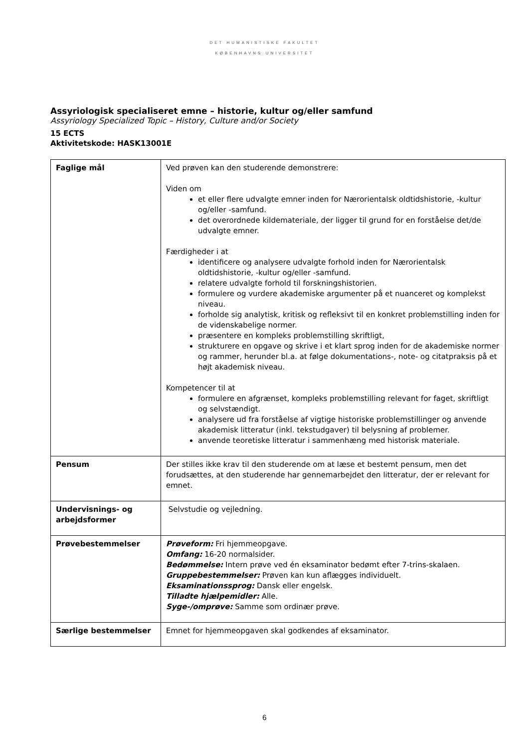DET HUMANISTISKE FAKULTET
KØBENHAVNS UNIVERSITET
Assyriologisk specialiseret emne – historie, kultur og/eller samfund
Assyriology Specialized Topic – History, Culture and/or Society
15 ECTS
Aktivitetskode: HASK13001E
| Faglige mål | Ved prøven kan den studerende demonstrere: Viden om et eller flere udvalgte emner inden for Nærorientalsk oldtidshistorie, -kultur og/eller -samfund. det overordnede kildemateriale, der ligger til grund for en forståelse det/de udvalgte emner. Færdigheder i at identificere og analysere udvalgte forhold inden for Nærorientalsk oldtidshistorie, -kultur og/eller -samfund. relatere udvalgte forhold til forskningshistorien. formulere og vurdere akademiske argumenter på et nuanceret og komplekst niveau. forholde sig analytisk, kritisk og refleksivt til en konkret problemstilling inden for de videnskabelige normer. præsentere en kompleks problemstilling skriftligt, strukturere en opgave og skrive i et klart sprog inden for de akademiske normer og rammer, herunder bl.a. at følge dokumentations-, note- og citatpraksis på et højt akademisk niveau. Kompetencer til at formulere en afgrænset, kompleks problemstilling relevant for faget, skriftligt og selvstændigt. analysere ud fra forståelse af vigtige historiske problemstillinger og anvende akademisk litteratur (inkl. tekstudgaver) til belysning af problemer. anvende teoretiske litteratur i sammenhæng med historisk materiale. |
| Pensum | Der stilles ikke krav til den studerende om at læse et bestemt pensum, men det forudsættes, at den studerende har gennemarbejdet den litteratur, der er relevant for emnet. |
| Undervisnings- og arbejdsformer | Selvstudie og vejledning. |
| Prøvebestemmelser | Prøveform: Fri hjemmeopgave. Omfang: 16-20 normalsider. Bedømmelse: Intern prøve ved én eksaminator bedømt efter 7-trins-skalaen. Gruppebestemmelser: Prøven kan kun aflægges individuelt. Eksaminationssprog: Dansk eller engelsk. Tilladte hjælpemidler: Alle. Syge-/omprøve: Samme som ordinær prøve. |
| Særlige bestemmelser | Emnet for hjemmeopgaven skal godkendes af eksaminator. |
6